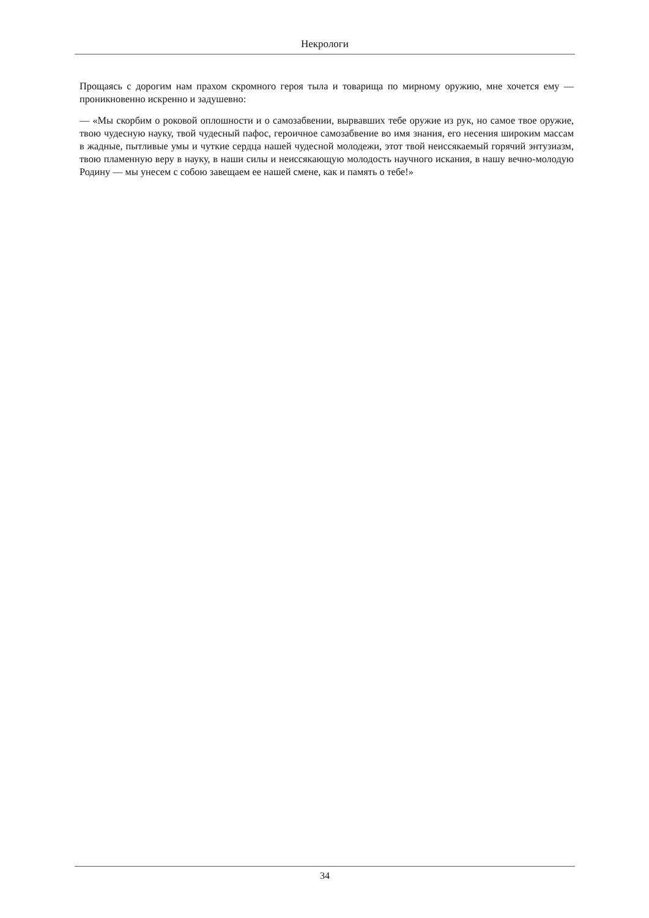Некрологи
Прощаясь с дорогим нам прахом скромного героя тыла и товарища по мирному оружию, мне хочется ему — проникновенно искренно и задушевно:
— «Мы скорбим о роковой оплошности и о самозабвении, вырвавших тебе оружие из рук, но самое твое оружие, твою чудесную науку, твой чудесный пафос, героичное самозабвение во имя знания, его несения широким массам в жадные, пытливые умы и чуткие сердца нашей чудесной молодежи, этот твой неиссякаемый горячий энтузиазм, твою пламенную веру в науку, в наши силы и неиссякающую молодость научного искания, в нашу вечно-молодую Родину — мы унесем с собою завещаем ее нашей смене, как и память о тебе!»
34